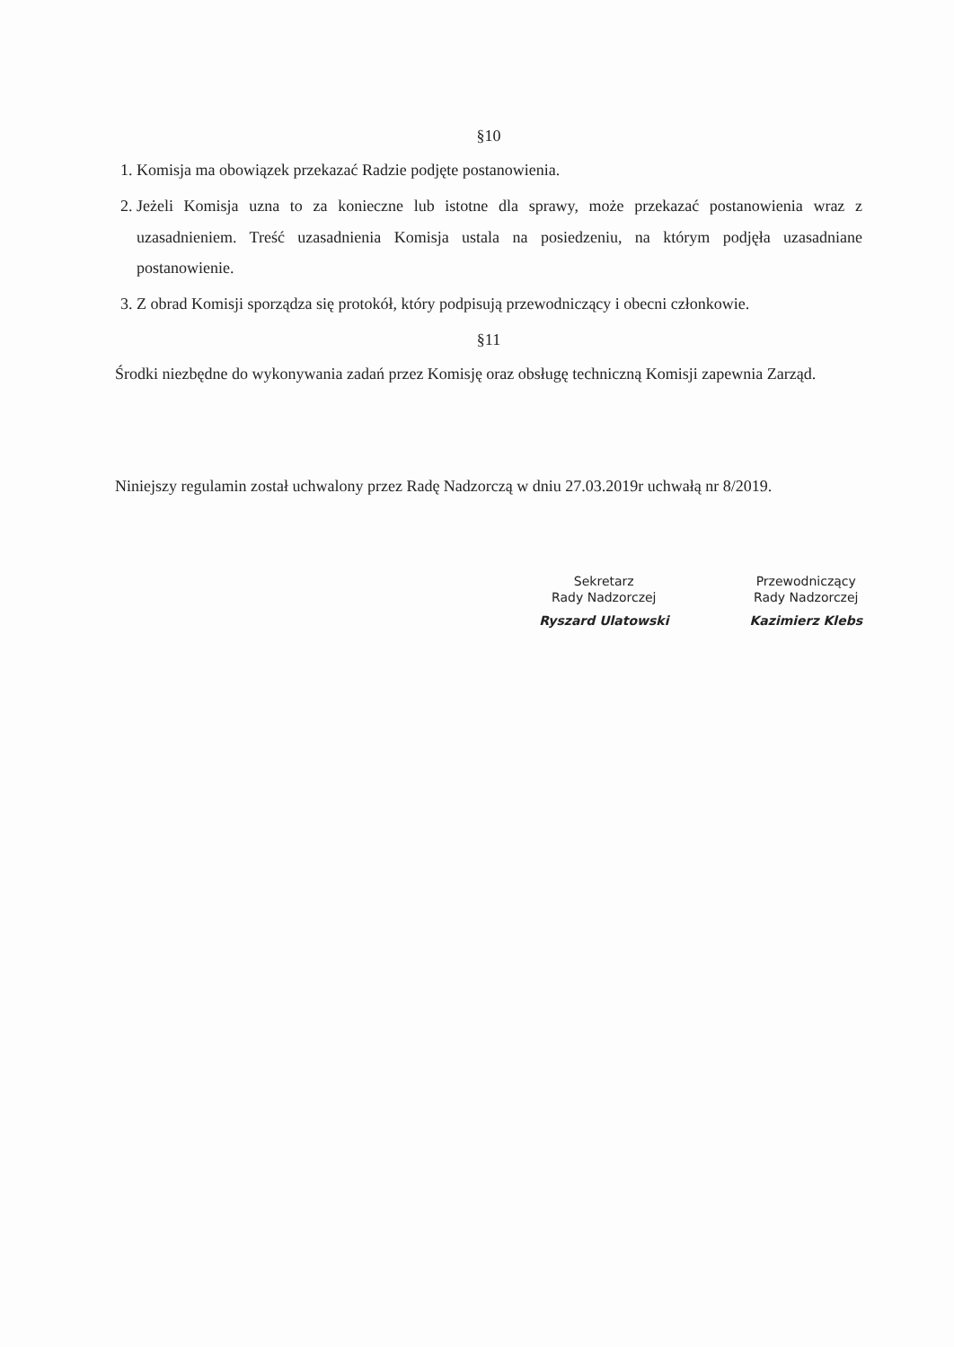§10
1. Komisja ma obowiązek przekazać Radzie podjęte postanowienia.
2. Jeżeli Komisja uzna to za konieczne lub istotne dla sprawy, może przekazać postanowienia wraz z uzasadnieniem. Treść uzasadnienia Komisja ustala na posiedzeniu, na którym podjęła uzasadniane postanowienie.
3. Z obrad Komisji sporządza się protokół, który podpisują przewodniczący i obecni członkowie.
§11
Środki niezbędne do wykonywania zadań przez Komisję oraz obsługę techniczną Komisji zapewnia Zarząd.
Niniejszy regulamin został uchwalony przez Radę Nadzorczą w dniu 27.03.2019r uchwałą nr 8/2019.
Sekretarz
Rady Nadzorczej
Ryszard Ulatowski
Przewodniczący
Rady Nadzorczej
Kazimierz Klebs